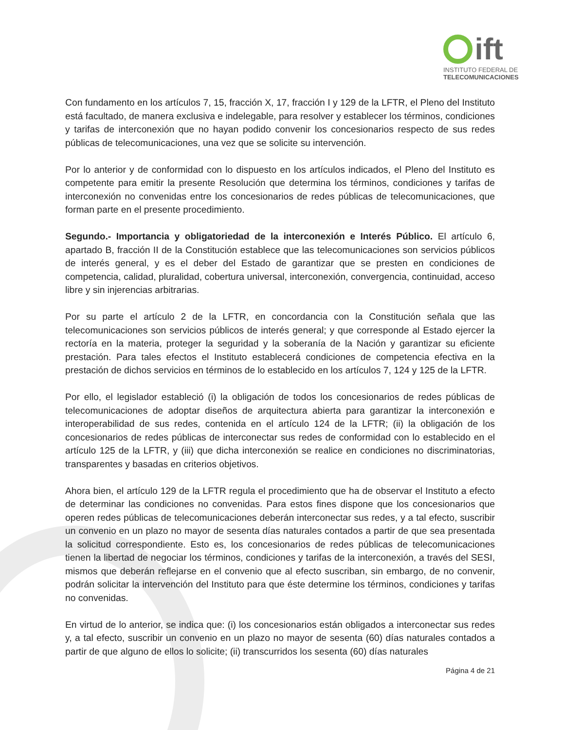ift
INSTITUTO FEDERAL DE
TELECOMUNICACIONES
Con fundamento en los artículos 7, 15, fracción X, 17, fracción I y 129 de la LFTR, el Pleno del Instituto está facultado, de manera exclusiva e indelegable, para resolver y establecer los términos, condiciones y tarifas de interconexión que no hayan podido convenir los concesionarios respecto de sus redes públicas de telecomunicaciones, una vez que se solicite su intervención.
Por lo anterior y de conformidad con lo dispuesto en los artículos indicados, el Pleno del Instituto es competente para emitir la presente Resolución que determina los términos, condiciones y tarifas de interconexión no convenidas entre los concesionarios de redes públicas de telecomunicaciones, que forman parte en el presente procedimiento.
Segundo.- Importancia y obligatoriedad de la interconexión e Interés Público. El artículo 6, apartado B, fracción II de la Constitución establece que las telecomunicaciones son servicios públicos de interés general, y es el deber del Estado de garantizar que se presten en condiciones de competencia, calidad, pluralidad, cobertura universal, interconexión, convergencia, continuidad, acceso libre y sin injerencias arbitrarias.
Por su parte el artículo 2 de la LFTR, en concordancia con la Constitución señala que las telecomunicaciones son servicios públicos de interés general; y que corresponde al Estado ejercer la rectoría en la materia, proteger la seguridad y la soberanía de la Nación y garantizar su eficiente prestación. Para tales efectos el Instituto establecerá condiciones de competencia efectiva en la prestación de dichos servicios en términos de lo establecido en los artículos 7, 124 y 125 de la LFTR.
Por ello, el legislador estableció (i) la obligación de todos los concesionarios de redes públicas de telecomunicaciones de adoptar diseños de arquitectura abierta para garantizar la interconexión e interoperabilidad de sus redes, contenida en el artículo 124 de la LFTR; (ii) la obligación de los concesionarios de redes públicas de interconectar sus redes de conformidad con lo establecido en el artículo 125 de la LFTR, y (iii) que dicha interconexión se realice en condiciones no discriminatorias, transparentes y basadas en criterios objetivos.
Ahora bien, el artículo 129 de la LFTR regula el procedimiento que ha de observar el Instituto a efecto de determinar las condiciones no convenidas. Para estos fines dispone que los concesionarios que operen redes públicas de telecomunicaciones deberán interconectar sus redes, y a tal efecto, suscribir un convenio en un plazo no mayor de sesenta días naturales contados a partir de que sea presentada la solicitud correspondiente. Esto es, los concesionarios de redes públicas de telecomunicaciones tienen la libertad de negociar los términos, condiciones y tarifas de la interconexión, a través del SESI, mismos que deberán reflejarse en el convenio que al efecto suscriban, sin embargo, de no convenir, podrán solicitar la intervención del Instituto para que éste determine los términos, condiciones y tarifas no convenidas.
En virtud de lo anterior, se indica que: (i) los concesionarios están obligados a interconectar sus redes y, a tal efecto, suscribir un convenio en un plazo no mayor de sesenta (60) días naturales contados a partir de que alguno de ellos lo solicite; (ii) transcurridos los sesenta (60) días naturales
Página 4 de 21